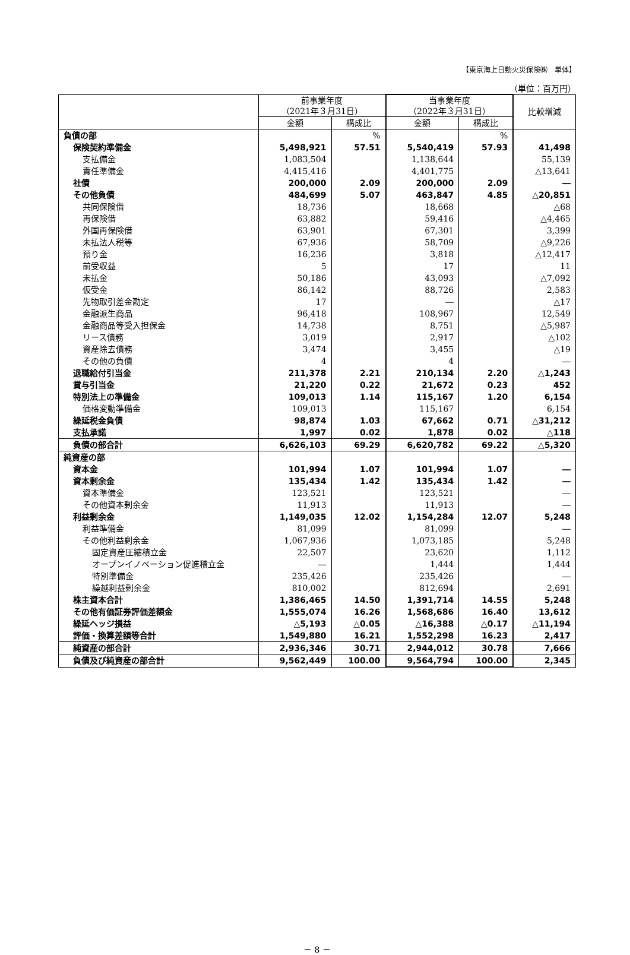【東京海上日動火災保険㈱　単体】
（単位：百万円）
| | 前事業年度 （2021年３月31日） | | 当事業年度 （2022年３月31日） | | 比較増減 |
| --- | --- | --- | --- | --- | --- |
| | 金額 | 構成比 | 金額 | 構成比 | |
| 負債の部 | | % | | % | |
| 保険契約準備金 | 5,498,921 | 57.51 | 5,540,419 | 57.93 | 41,498 |
| 支払備金 | 1,083,504 | | 1,138,644 | | 55,139 |
| 責任準備金 | 4,415,416 | | 4,401,775 | | △13,641 |
| 社債 | 200,000 | 2.09 | 200,000 | 2.09 | ― |
| その他負債 | 484,699 | 5.07 | 463,847 | 4.85 | △20,851 |
| 共同保険借 | 18,736 | | 18,668 | | △68 |
| 再保険借 | 63,882 | | 59,416 | | △4,465 |
| 外国再保険借 | 63,901 | | 67,301 | | 3,399 |
| 未払法人税等 | 67,936 | | 58,709 | | △9,226 |
| 預り金 | 16,236 | | 3,818 | | △12,417 |
| 前受収益 | 5 | | 17 | | 11 |
| 未払金 | 50,186 | | 43,093 | | △7,092 |
| 仮受金 | 86,142 | | 88,726 | | 2,583 |
| 先物取引差金勘定 | 17 | | ― | | △17 |
| 金融派生商品 | 96,418 | | 108,967 | | 12,549 |
| 金融商品等受入担保金 | 14,738 | | 8,751 | | △5,987 |
| リース債務 | 3,019 | | 2,917 | | △102 |
| 資産除去債務 | 3,474 | | 3,455 | | △19 |
| その他の負債 | 4 | | 4 | | ― |
| 退職給付引当金 | 211,378 | 2.21 | 210,134 | 2.20 | △1,243 |
| 賞与引当金 | 21,220 | 0.22 | 21,672 | 0.23 | 452 |
| 特別法上の準備金 | 109,013 | 1.14 | 115,167 | 1.20 | 6,154 |
| 価格変動準備金 | 109,013 | | 115,167 | | 6,154 |
| 繰延税金負債 | 98,874 | 1.03 | 67,662 | 0.71 | △31,212 |
| 支払承諾 | 1,997 | 0.02 | 1,878 | 0.02 | △118 |
| 負債の部合計 | 6,626,103 | 69.29 | 6,620,782 | 69.22 | △5,320 |
| 純資産の部 | | | | | |
| 資本金 | 101,994 | 1.07 | 101,994 | 1.07 | ― |
| 資本剰余金 | 135,434 | 1.42 | 135,434 | 1.42 | ― |
| 資本準備金 | 123,521 | | 123,521 | | ― |
| その他資本剰余金 | 11,913 | | 11,913 | | ― |
| 利益剰余金 | 1,149,035 | 12.02 | 1,154,284 | 12.07 | 5,248 |
| 利益準備金 | 81,099 | | 81,099 | | ― |
| その他利益剰余金 | 1,067,936 | | 1,073,185 | | 5,248 |
| 固定資産圧縮積立金 | 22,507 | | 23,620 | | 1,112 |
| オープンイノベーション促進積立金 | ― | | 1,444 | | 1,444 |
| 特別準備金 | 235,426 | | 235,426 | | ― |
| 繰越利益剰余金 | 810,002 | | 812,694 | | 2,691 |
| 株主資本合計 | 1,386,465 | 14.50 | 1,391,714 | 14.55 | 5,248 |
| その他有価証券評価差額金 | 1,555,074 | 16.26 | 1,568,686 | 16.40 | 13,612 |
| 繰延ヘッジ損益 | △5,193 | △0.05 | △16,388 | △0.17 | △11,194 |
| 評価・換算差額等合計 | 1,549,880 | 16.21 | 1,552,298 | 16.23 | 2,417 |
| 純資産の部合計 | 2,936,346 | 30.71 | 2,944,012 | 30.78 | 7,666 |
| 負債及び純資産の部合計 | 9,562,449 | 100.00 | 9,564,794 | 100.00 | 2,345 |
－ 8 －